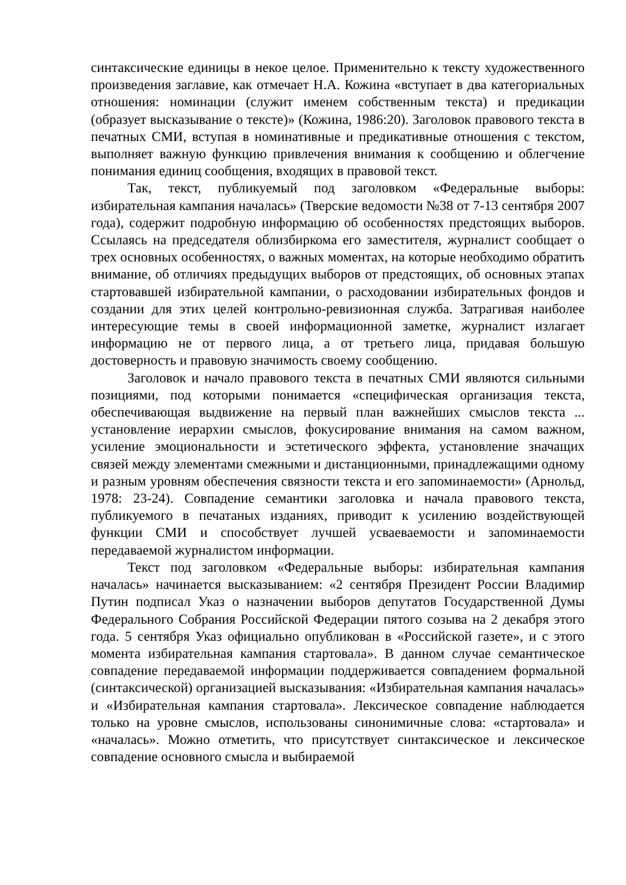синтаксические единицы в некое целое. Применительно к тексту художественного произведения заглавие, как отмечает Н.А. Кожина «вступает в два категориальных отношения: номинации (служит именем собственным текста) и предикации (образует высказывание о тексте)» (Кожина, 1986:20). Заголовок правового текста в печатных СМИ, вступая в номинативные и предикативные отношения с текстом, выполняет важную функцию привлечения внимания к сообщению и облегчение понимания единиц сообщения, входящих в правовой текст.
Так, текст, публикуемый под заголовком «Федеральные выборы: избирательная кампания началась» (Тверские ведомости №38 от 7-13 сентября 2007 года), содержит подробную информацию об особенностях предстоящих выборов. Ссылаясь на председателя облизбиркома его заместителя, журналист сообщает о трех основных особенностях, о важных моментах, на которые необходимо обратить внимание, об отличиях предыдущих выборов от предстоящих, об основных этапах стартовавшей избирательной кампании, о расходовании избирательных фондов и создании для этих целей контрольно-ревизионная служба. Затрагивая наиболее интересующие темы в своей информационной заметке, журналист излагает информацию не от первого лица, а от третьего лица, придавая большую достоверность и правовую значимость своему сообщению.
Заголовок и начало правового текста в печатных СМИ являются сильными позициями, под которыми понимается «специфическая организация текста, обеспечивающая выдвижение на первый план важнейших смыслов текста ... установление иерархии смыслов, фокусирование внимания на самом важном, усиление эмоциональности и эстетического эффекта, установление значащих связей между элементами смежными и дистанционными, принадлежащими одному и разным уровням обеспечения связности текста и его запоминаемости» (Арнольд, 1978: 23-24). Совпадение семантики заголовка и начала правового текста, публикуемого в печатаных изданиях, приводит к усилению воздействующей функции СМИ и способствует лучшей усваеваемости и запоминаемости передаваемой журналистом информации.
Текст под заголовком «Федеральные выборы: избирательная кампания началась» начинается высказыванием: «2 сентября Президент России Владимир Путин подписал Указ о назначении выборов депутатов Государственной Думы Федерального Собрания Российской Федерации пятого созыва на 2 декабря этого года. 5 сентября Указ официально опубликован в «Российской газете», и с этого момента избирательная кампания стартовала». В данном случае семантическое совпадение передаваемой информации поддерживается совпадением формальной (синтаксической) организацией высказывания: «Избирательная кампания началась» и «Избирательная кампания стартовала». Лексическое совпадение наблюдается только на уровне смыслов, использованы синонимичные слова: «стартовала» и «началась». Можно отметить, что присутствует синтаксическое и лексическое совпадение основного смысла и выбираемой